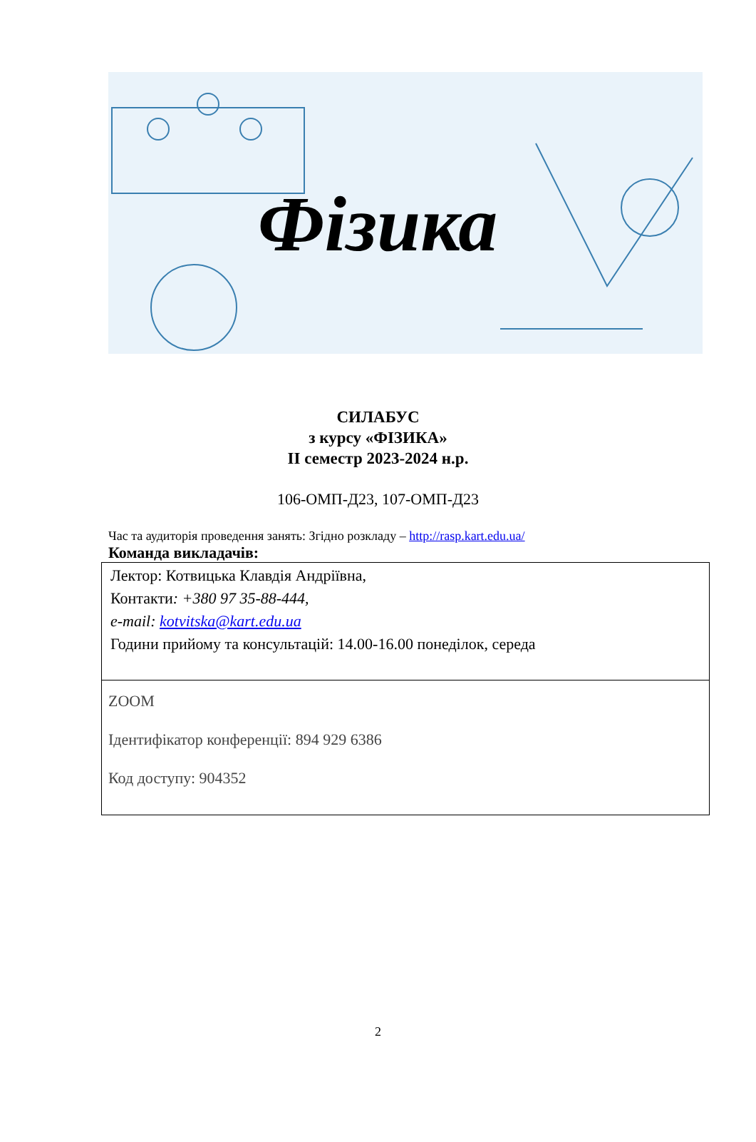Фізика
СИЛАБУС
з курсу «ФІЗИКА»
ІІ семестр 2023-2024 н.р.
106-ОМП-Д23, 107-ОМП-Д23
Час та аудиторія проведення занять: Згідно розкладу – http://rasp.kart.edu.ua/
Команда викладачів:
| Лектор: Котвицька Клавдія Андріївна, Контакти : +380 97 35-88-444, e-mail: kotvitska@kart.edu.ua Години прийому та консультацій: 14.00-16.00 понеділок, середа |
| ZOOM Ідентифікатор конференції: 894 929 6386 Код доступу: 904352 |
2